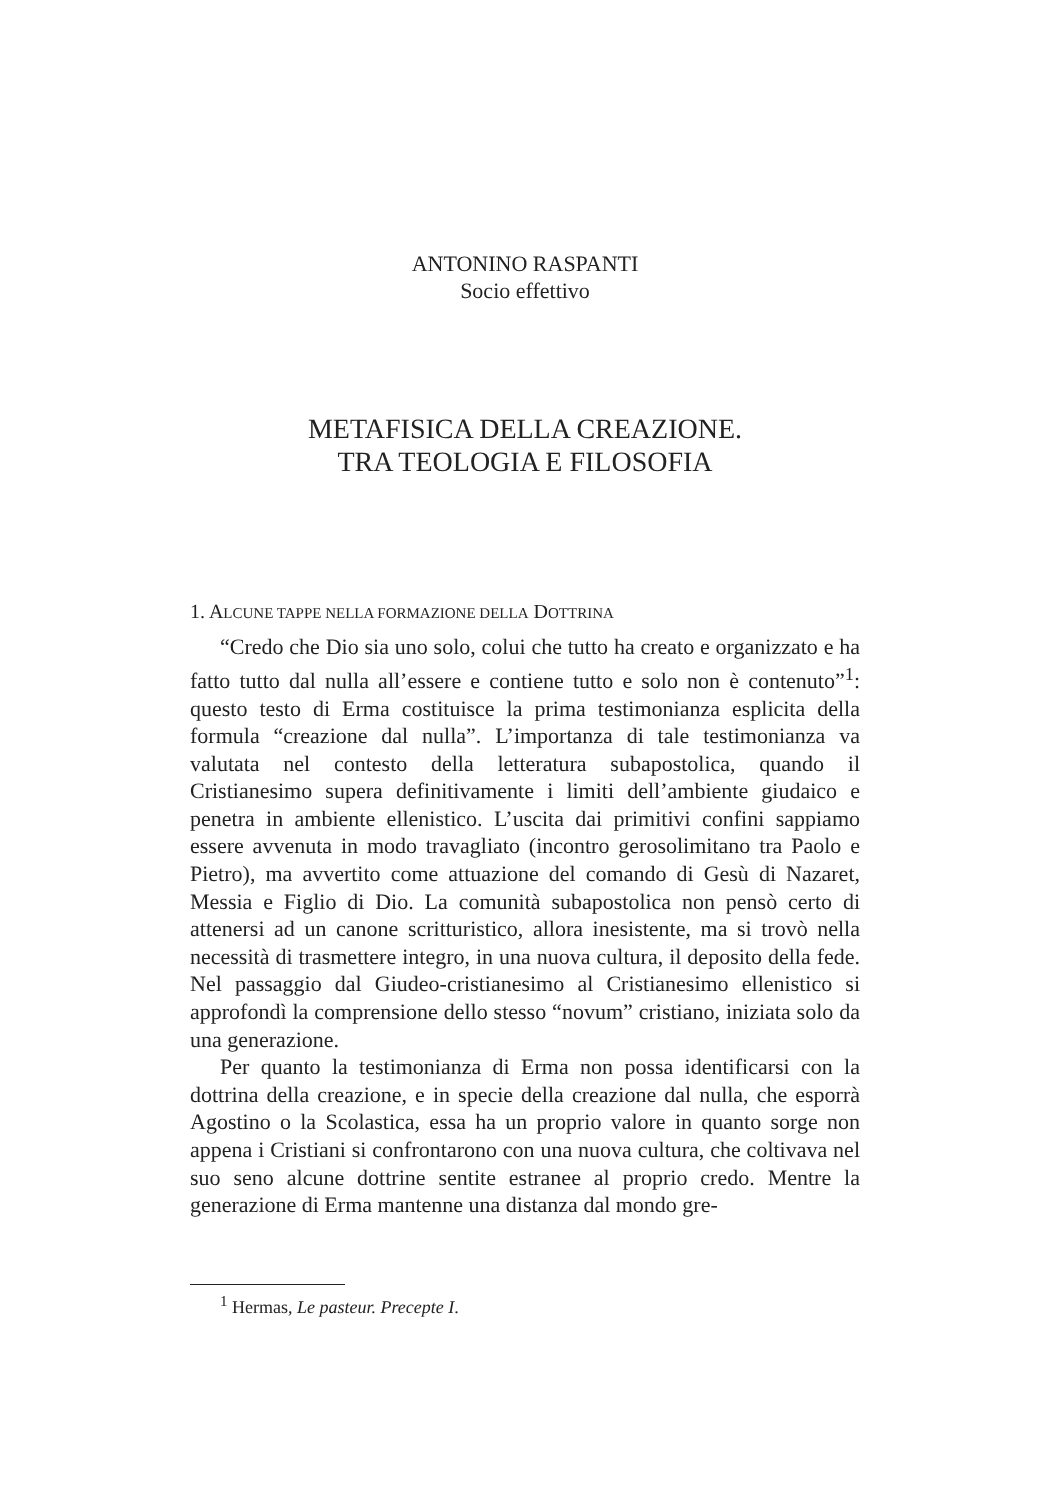ANTONINO RASPANTI
Socio effettivo
METAFISICA DELLA CREAZIONE.
TRA TEOLOGIA E FILOSOFIA
1. ALCUNE TAPPE NELLA FORMAZIONE DELLA DOTTRINA
“Credo che Dio sia uno solo, colui che tutto ha creato e organizzato e ha fatto tutto dal nulla all’essere e contiene tutto e solo non è contenuto”<sup>1</sup>: questo testo di Erma costituisce la prima testimonianza esplicita della formula “creazione dal nulla”. L’importanza di tale testimonianza va valutata nel contesto della letteratura subapostolica, quando il Cristianesimo supera definitivamente i limiti dell’ambiente giudaico e penetra in ambiente ellenistico. L’uscita dai primitivi confini sappiamo essere avvenuta in modo travagliato (incontro gerosolimitano tra Paolo e Pietro), ma avvertito come attuazione del comando di Gesù di Nazaret, Messia e Figlio di Dio. La comunità subapostolica non pensò certo di attenersi ad un canone scritturistico, allora inesistente, ma si trovò nella necessità di trasmettere integro, in una nuova cultura, il deposito della fede. Nel passaggio dal Giudeo-cristianesimo al Cristianesimo ellenistico si approfondì la comprensione dello stesso “novum” cristiano, iniziata solo da una generazione.
Per quanto la testimonianza di Erma non possa identificarsi con la dottrina della creazione, e in specie della creazione dal nulla, che esporrà Agostino o la Scolastica, essa ha un proprio valore in quanto sorge non appena i Cristiani si confrontarono con una nuova cultura, che coltivava nel suo seno alcune dottrine sentite estranee al proprio credo. Mentre la generazione di Erma mantenne una distanza dal mondo gre-
<sup>1</sup> Hermas, Le pasteur. Precepte I.